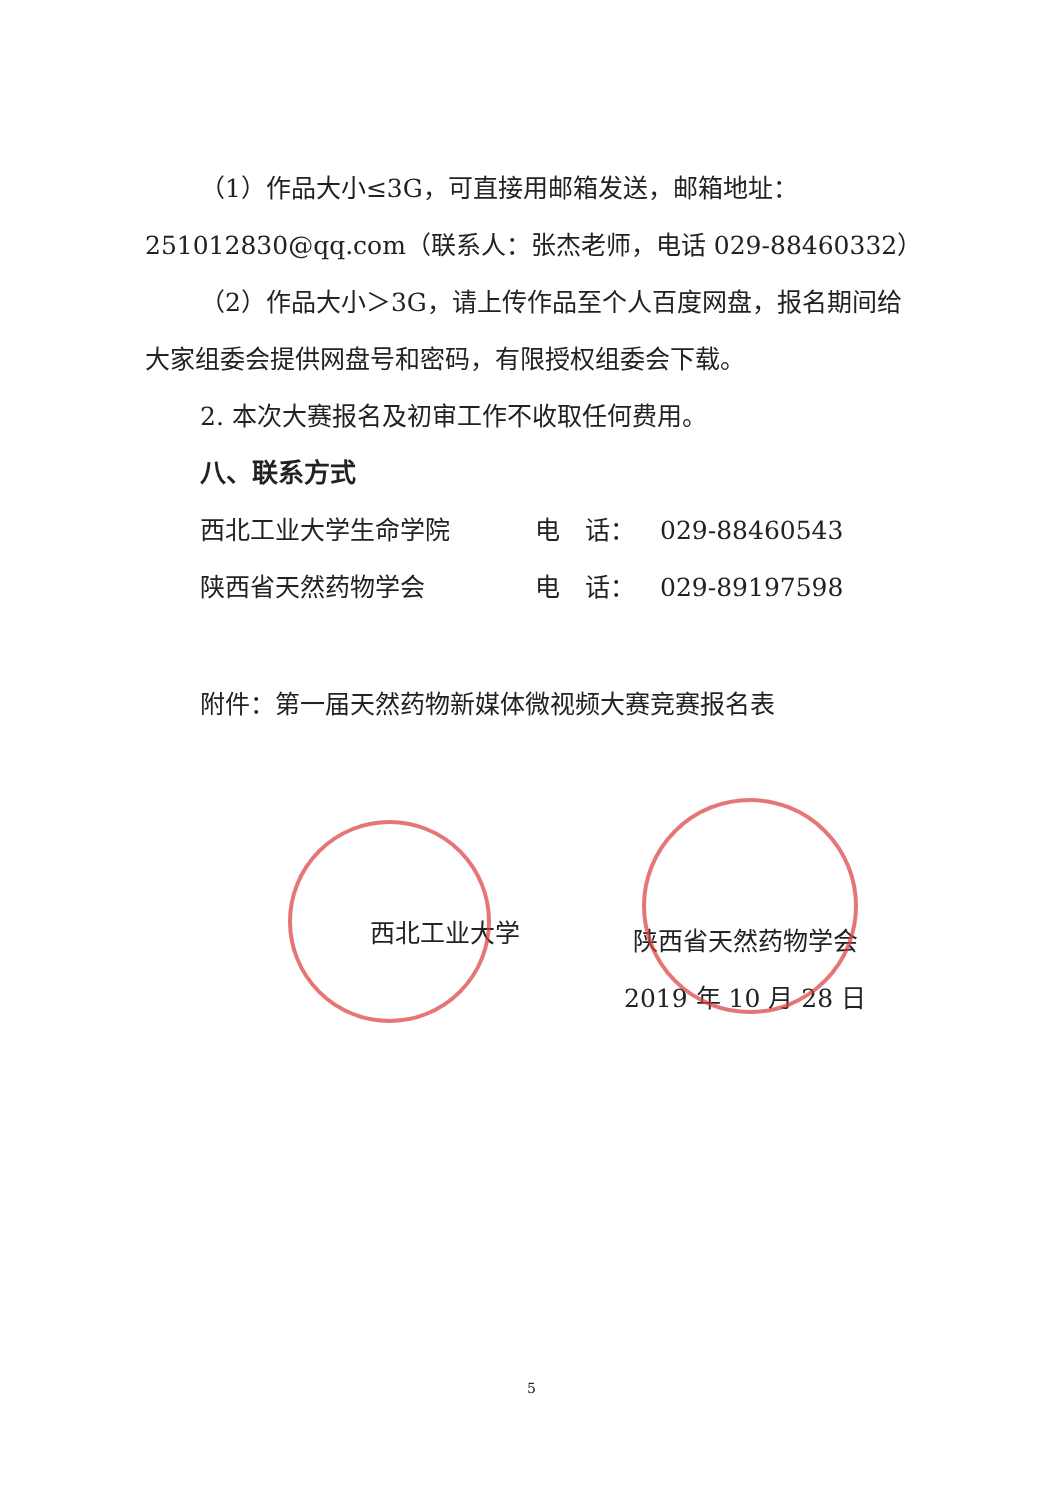（1）作品大小≤3G，可直接用邮箱发送，邮箱地址：251012830@qq.com（联系人：张杰老师，电话 029-88460332）
（2）作品大小＞3G，请上传作品至个人百度网盘，报名期间给大家组委会提供网盘号和密码，有限授权组委会下载。
2. 本次大赛报名及初审工作不收取任何费用。
八、联系方式
西北工业大学生命学院 电　话： 029-88460543
陕西省天然药物学会 电　话： 029-89197598
附件：第一届天然药物新媒体微视频大赛竞赛报名表
西北工业大学
陕西省天然药物学会
2019 年 10 月 28 日
5